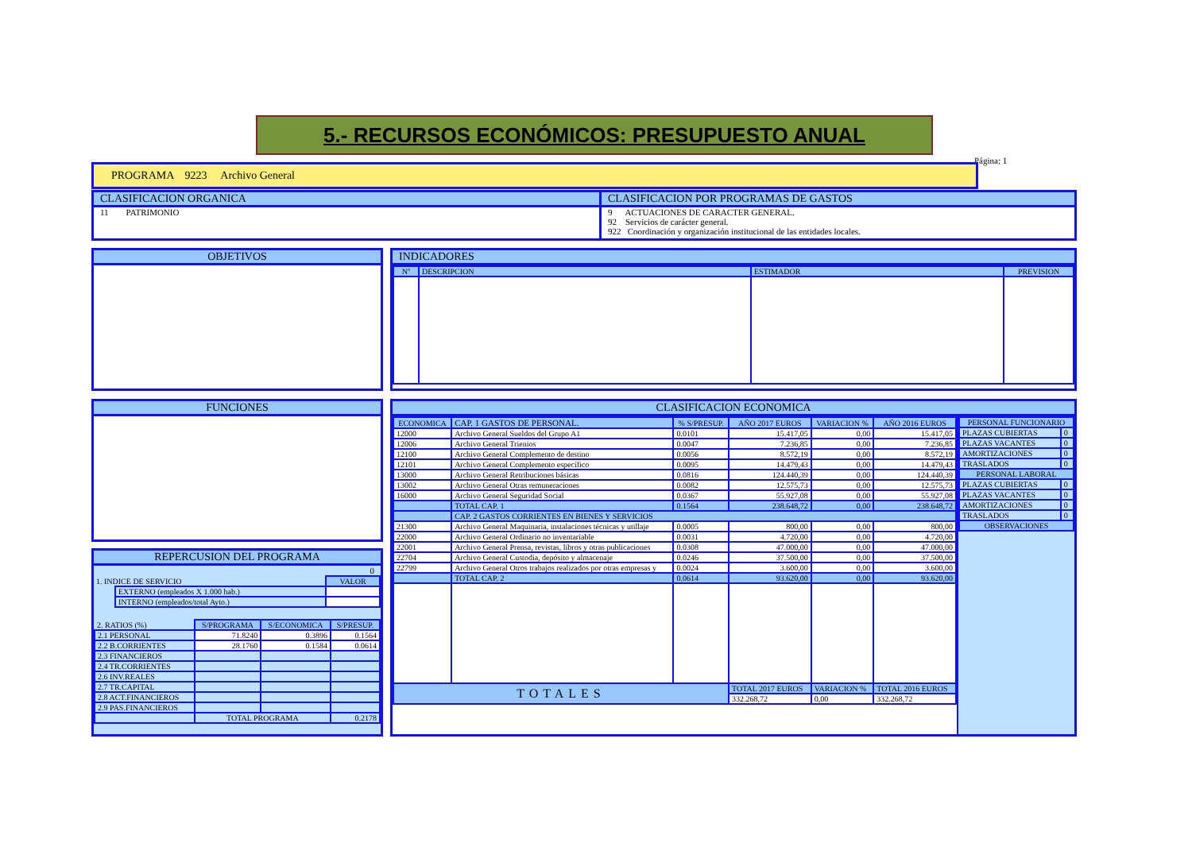5.- RECURSOS ECONÓMICOS: PRESUPUESTO ANUAL
Página: 1
PROGRAMA 9223 Archivo General
CLASIFICACION ORGANICA
11 PATRIMONIO
CLASIFICACION POR PROGRAMAS DE GASTOS
9 ACTUACIONES DE CARACTER GENERAL.
92 Servicios de carácter general.
922 Coordinación y organización institucional de las entidades locales.
OBJETIVOS
INDICADORES
| Nº | DESCRIPCION | ESTIMADOR | PREVISION |
| --- | --- | --- | --- |
FUNCIONES
REPERCUSION DEL PROGRAMA
0
| 1. INDICE DE SERVICIO | | VALOR |
| | EXTERNO (empleados X 1.000 hab.) | |
| | INTERNO (empleados/total Ayto.) | |
| 2. RATIOS (%) | S/PROGRAMA | S/ECONOMICA | S/PRESUP. |
| 2.1 PERSONAL | 71.8240 | 0.3896 | 0.1564 |
| 2.2 B.CORRIENTES | 28.1760 | 0.1584 | 0.0614 |
| 2.3 FINANCIEROS | | | |
| 2.4 TR.CORRIENTES | | | |
| 2.6 INV.REALES | | | |
| 2.7 TR.CAPITAL | | | |
| 2.8 ACT.FINANCIEROS | | | |
| 2.9 PAS.FINANCIEROS | | | |
| | TOTAL PROGRAMA | | 0.2178 |
CLASIFICACION ECONOMICA
| ECONOMICA | CAP. 1 GASTOS DE PERSONAL. | % S/PRESUP. | AÑO 2017 EUROS | VARIACION % | AÑO 2016 EUROS |
| --- | --- | --- | --- | --- | --- |
| 12000 | Archivo General Sueldos del Grupo A1 | 0.0101 | 15.417,05 | 0,00 | 15.417,05 |
| 12006 | Archivo General Trienios | 0.0047 | 7.236,85 | 0,00 | 7.236,85 |
| 12100 | Archivo General Complemento de destino | 0.0056 | 8.572,19 | 0,00 | 8.572,19 |
| 12101 | Archivo General Complemento específico | 0.0095 | 14.479,43 | 0,00 | 14.479,43 |
| 13000 | Archivo General Retribuciones básicas | 0.0816 | 124.440,39 | 0,00 | 124.440,39 |
| 13002 | Archivo General Otras remuneraciones | 0.0082 | 12.575,73 | 0,00 | 12.575,73 |
| 16000 | Archivo General Seguridad Social | 0.0367 | 55.927,08 | 0,00 | 55.927,08 |
| | TOTAL CAP. 1 | 0.1564 | 238.648,72 | 0,00 | 238.648,72 |
| | CAP. 2 GASTOS CORRIENTES EN BIENES Y SERVICIOS | | | | |
| 21300 | Archivo General Maquinaria, instalaciones técnicas y utillaje | 0.0005 | 800,00 | 0,00 | 800,00 |
| 22000 | Archivo General Ordinario no inventariable | 0.0031 | 4.720,00 | 0,00 | 4.720,00 |
| 22001 | Archivo General Prensa, revistas, libros y otras publicaciones | 0.0308 | 47.000,00 | 0,00 | 47.000,00 |
| 22704 | Archivo General Custodia, depósito y almacenaje | 0.0246 | 37.500,00 | 0,00 | 37.500,00 |
| 22799 | Archivo General Otros trabajos realizados por otras empresas y | 0.0024 | 3.600,00 | 0,00 | 3.600,00 |
| | TOTAL CAP. 2 | 0.0614 | 93.620,00 | 0,00 | 93.620,00 |
| TOTALES | | | TOTAL 2017 EUROS | VARIACION % | TOTAL 2016 EUROS |
| | | | 332.268,72 | 0,00 | 332.268,72 |
| PERSONAL FUNCIONARIO | |
| --- | --- |
| PLAZAS CUBIERTAS | 0 |
| PLAZAS VACANTES | 0 |
| AMORTIZACIONES | 0 |
| TRASLADOS | 0 |
| PERSONAL LABORAL | |
| PLAZAS CUBIERTAS | 0 |
| PLAZAS VACANTES | 0 |
| AMORTIZACIONES | 0 |
| TRASLADOS | 0 |
| OBSERVACIONES | |